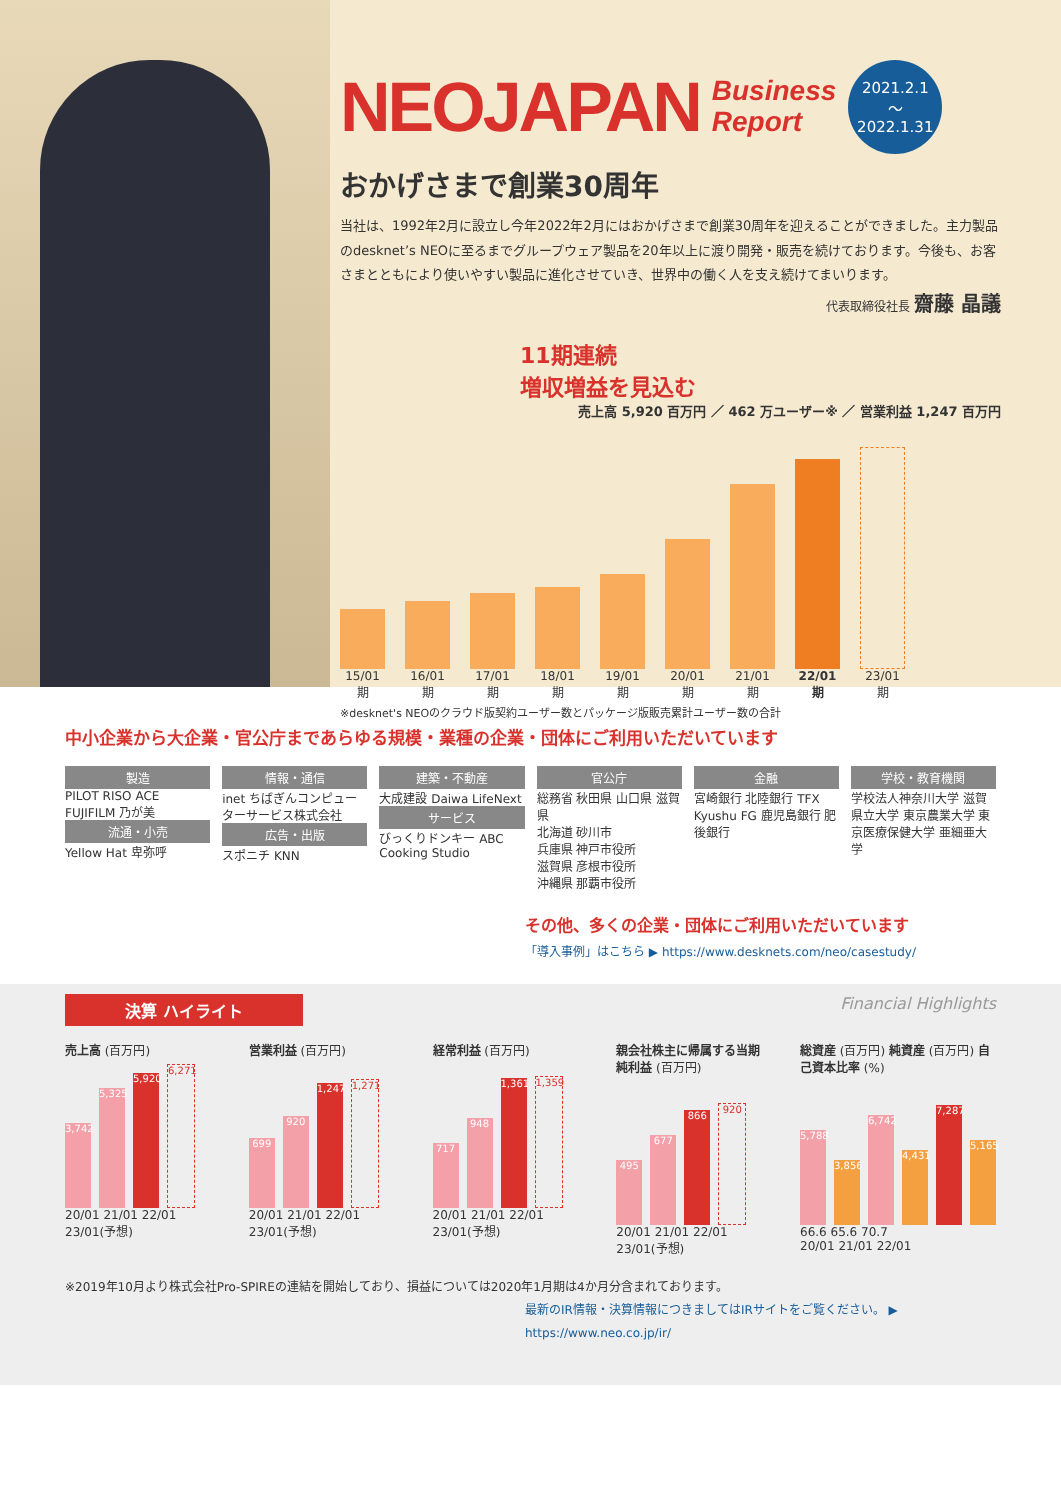NEOJAPAN Business
Report 2021.2.1
〜
2022.1.31
おかげさまで創業30周年
当社は、1992年2月に設立し今年2022年2月にはおかげさまで創業30周年を迎えることができました。主力製品のdesknet’s NEOに至るまでグループウェア製品を20年以上に渡り開発・販売を続けております。今後も、お客さまとともにより使いやすい製品に進化させていき、世界中の働く人を支え続けてまいります。
代表取締役社長 齋藤 晶議
11期連続
増収増益を見込む
売上高 5,920 百万円 ／ 462 万ユーザー※ ／ 営業利益 1,247 百万円
15/01期
16/01期
17/01期
18/01期
19/01期
20/01期
21/01期
22/01期
23/01期
※desknet's NEOのクラウド版契約ユーザー数とパッケージ版販売累計ユーザー数の合計
中小企業から大企業・官公庁まであらゆる規模・業種の企業・団体にご利用いただいています
製造
PILOT RISO ACE FUJIFILM 乃が美
流通・小売
Yellow Hat 卑弥呼
情報・通信
inet ちばぎんコンピューターサービス株式会社
広告・出版
スポニチ KNN
建築・不動産
大成建設 Daiwa LifeNext
サービス
びっくりドンキー ABC Cooking Studio
官公庁
総務省 秋田県 山口県 滋賀県
北海道 砂川市
兵庫県 神戸市役所
滋賀県 彦根市役所
沖縄県 那覇市役所
金融
宮崎銀行 北陸銀行 TFX Kyushu FG 鹿児島銀行 肥後銀行
学校・教育機関
学校法人神奈川大学 滋賀県立大学 東京農業大学 東京医療保健大学 亜細亜大学
その他、多くの企業・団体にご利用いただいています
「導入事例」はこちら ▶ https://www.desknets.com/neo/casestudy/
決算 ハイライト Financial Highlights
売上高 (百万円)
3,742
5,325
5,920
6,271
20/01 21/01 22/01 23/01(予想)
営業利益 (百万円)
699
920
1,247
1,271
20/01 21/01 22/01 23/01(予想)
経常利益 (百万円)
717
948
1,361
1,359
20/01 21/01 22/01 23/01(予想)
親会社株主に帰属する当期純利益 (百万円)
495
677
866
920
20/01 21/01 22/01 23/01(予想)
総資産 (百万円) 純資産 (百万円) 自己資本比率 (%)
5,788
3,856
6,742
4,431
7,287
5,165
66.6 65.6 70.7
20/01 21/01 22/01
※2019年10月より株式会社Pro-SPIREの連結を開始しており、損益については2020年1月期は4か月分含まれております。
最新のIR情報・決算情報につきましてはIRサイトをご覧ください。 ▶
https://www.neo.co.jp/ir/